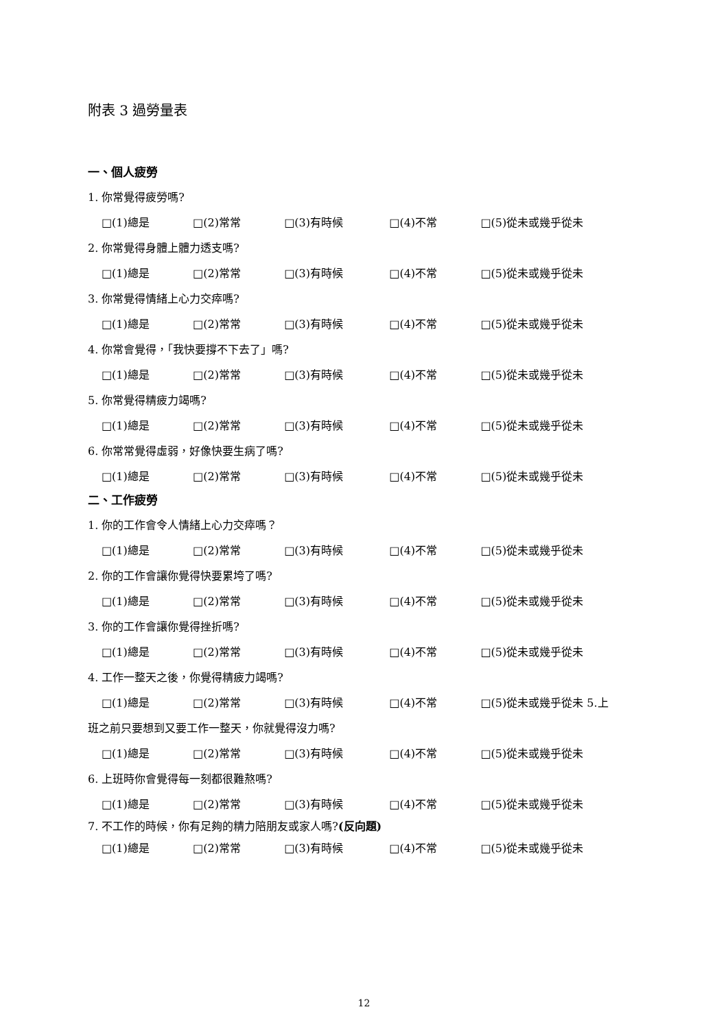附表 3 過勞量表
一、個人疲勞
1. 你常覺得疲勞嗎?
□(1)總是 □(2)常常 □(3)有時候 □(4)不常 □(5)從未或幾乎從未
2. 你常覺得身體上體力透支嗎?
□(1)總是 □(2)常常 □(3)有時候 □(4)不常 □(5)從未或幾乎從未
3. 你常覺得情緒上心力交瘁嗎?
□(1)總是 □(2)常常 □(3)有時候 □(4)不常 □(5)從未或幾乎從未
4. 你常會覺得，「我快要撐不下去了」嗎?
□(1)總是 □(2)常常 □(3)有時候 □(4)不常 □(5)從未或幾乎從未
5. 你常覺得精疲力竭嗎?
□(1)總是 □(2)常常 □(3)有時候 □(4)不常 □(5)從未或幾乎從未
6. 你常常覺得虛弱，好像快要生病了嗎?
□(1)總是 □(2)常常 □(3)有時候 □(4)不常 □(5)從未或幾乎從未
二、工作疲勞
1. 你的工作會令人情緒上心力交瘁嗎？
□(1)總是 □(2)常常 □(3)有時候 □(4)不常 □(5)從未或幾乎從未
2. 你的工作會讓你覺得快要累垮了嗎?
□(1)總是 □(2)常常 □(3)有時候 □(4)不常 □(5)從未或幾乎從未
3. 你的工作會讓你覺得挫折嗎?
□(1)總是 □(2)常常 □(3)有時候 □(4)不常 □(5)從未或幾乎從未
4. 工作一整天之後，你覺得精疲力竭嗎?
□(1)總是 □(2)常常 □(3)有時候 □(4)不常 □(5)從未或幾乎從未 5.上
班之前只要想到又要工作一整天，你就覺得沒力嗎?
□(1)總是 □(2)常常 □(3)有時候 □(4)不常 □(5)從未或幾乎從未
6. 上班時你會覺得每一刻都很難熬嗎?
□(1)總是 □(2)常常 □(3)有時候 □(4)不常 □(5)從未或幾乎從未
7. 不工作的時候，你有足夠的精力陪朋友或家人嗎?(反向題)
□(1)總是 □(2)常常 □(3)有時候 □(4)不常 □(5)從未或幾乎從未
12